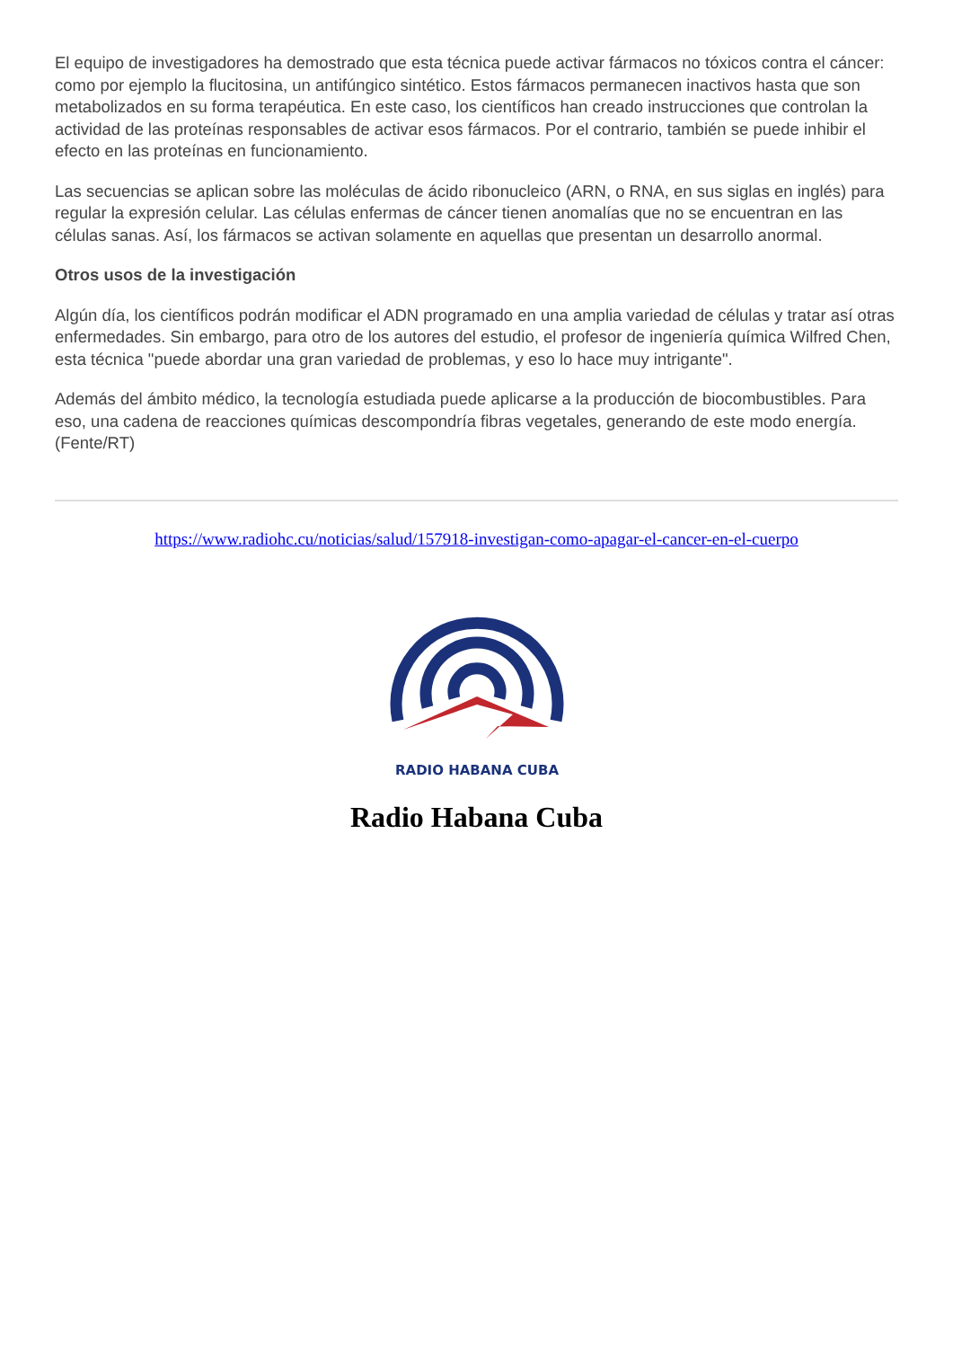El equipo de investigadores ha demostrado que esta técnica puede activar fármacos no tóxicos contra el cáncer: como por ejemplo la flucitosina, un antifúngico sintético. Estos fármacos permanecen inactivos hasta que son metabolizados en su forma terapéutica. En este caso, los científicos han creado instrucciones que controlan la actividad de las proteínas responsables de activar esos fármacos. Por el contrario, también se puede inhibir el efecto en las proteínas en funcionamiento.
Las secuencias se aplican sobre las moléculas de ácido ribonucleico (ARN, o RNA, en sus siglas en inglés) para regular la expresión celular. Las células enfermas de cáncer tienen anomalías que no se encuentran en las células sanas. Así, los fármacos se activan solamente en aquellas que presentan un desarrollo anormal.
Otros usos de la investigación
Algún día, los científicos podrán modificar el ADN programado en una amplia variedad de células y tratar así otras enfermedades. Sin embargo, para otro de los autores del estudio, el profesor de ingeniería química Wilfred Chen, esta técnica "puede abordar una gran variedad de problemas, y eso lo hace muy intrigante".
Además del ámbito médico, la tecnología estudiada puede aplicarse a la producción de biocombustibles. Para eso, una cadena de reacciones químicas descompondría fibras vegetales, generando de este modo energía. (Fente/RT)
https://www.radiohc.cu/noticias/salud/157918-investigan-como-apagar-el-cancer-en-el-cuerpo
RADIO HABANA CUBA
Radio Habana Cuba